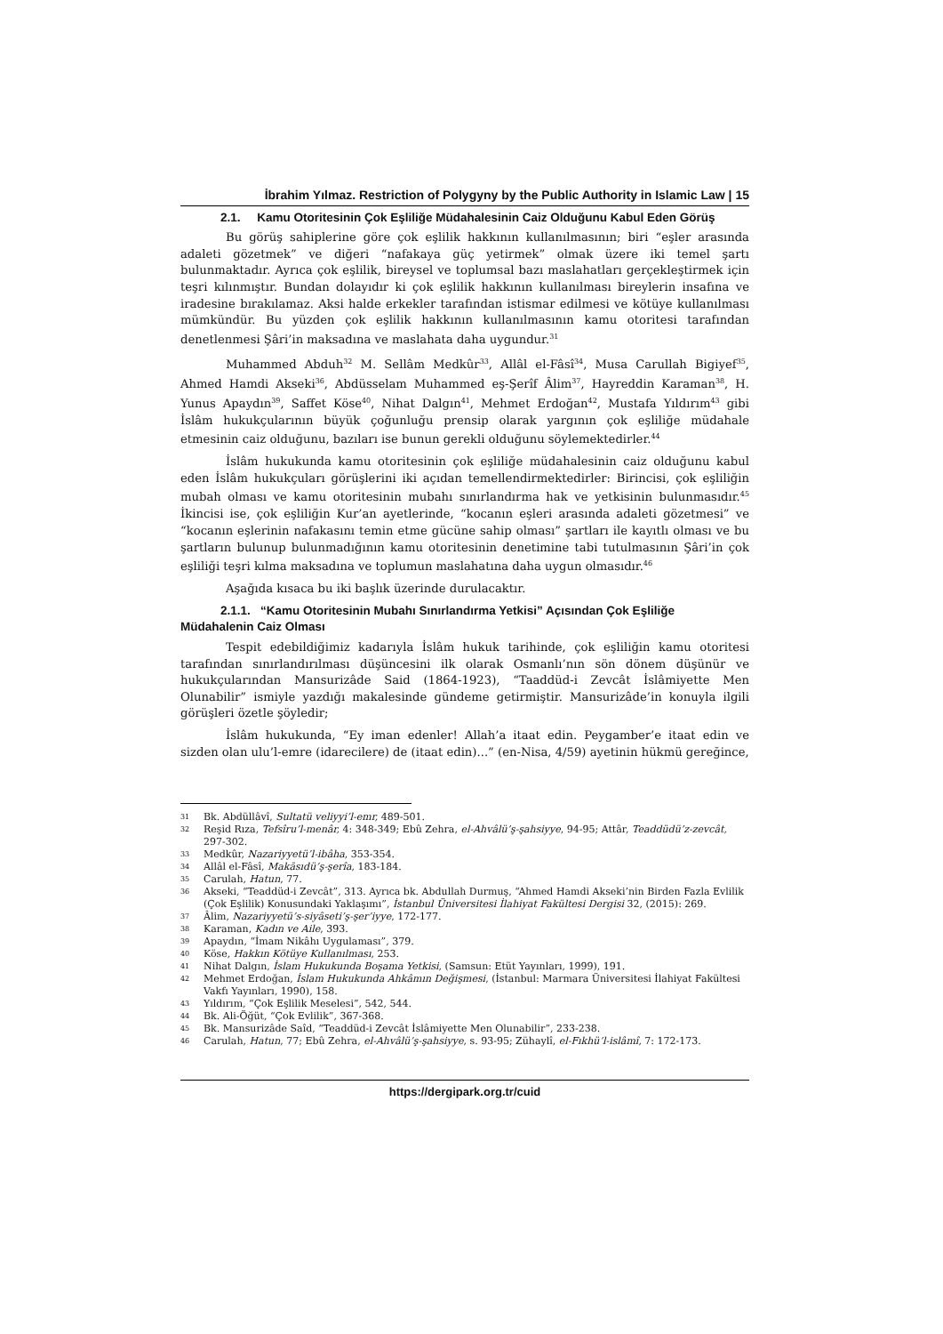İbrahim Yılmaz. Restriction of Polygyny by the Public Authority in Islamic Law | 15
2.1. Kamu Otoritesinin Çok Eşliliğe Müdahalesinin Caiz Olduğunu Kabul Eden Görüş
Bu görüş sahiplerine göre çok eşlilik hakkının kullanılmasının; biri “eşler arasında adaleti gözetmek” ve diğeri “nafakaya güç yetirmek” olmak üzere iki temel şartı bulunmaktadır. Ayrıca çok eşlilik, bireysel ve toplumsal bazı maslahatları gerçekleştirmek için teşri kılınmıştır. Bundan dolayıdır ki çok eşlilik hakkının kullanılması bireylerin insafına ve iradesine bırakılamaz. Aksi halde erkekler tarafından istismar edilmesi ve kötüye kullanılması mümkündür. Bu yüzden çok eşlilik hakkının kullanılmasının kamu otoritesi tarafından denetlenmesi Şâri’in maksadına ve maslahata daha uygundur.<sup>31</sup>
Muhammed Abduh<sup>32</sup> M. Sellâm Medkûr<sup>33</sup>, Allâl el-Fâsî<sup>34</sup>, Musa Carullah Bigiyef<sup>35</sup>, Ahmed Hamdi Akseki<sup>36</sup>, Abdüsselam Muhammed eş-Şerîf Âlim<sup>37</sup>, Hayreddin Karaman<sup>38</sup>, H. Yunus Apaydın<sup>39</sup>, Saffet Köse<sup>40</sup>, Nihat Dalgın<sup>41</sup>, Mehmet Erdoğan<sup>42</sup>, Mustafa Yıldırım<sup>43</sup> gibi İslâm hukukçularının büyük çoğunluğu prensip olarak yargının çok eşliliğe müdahale etmesinin caiz olduğunu, bazıları ise bunun gerekli olduğunu söylemektedirler.<sup>44</sup>
İslâm hukukunda kamu otoritesinin çok eşliliğe müdahalesinin caiz olduğunu kabul eden İslâm hukukçuları görüşlerini iki açıdan temellendirmektedirler: Birincisi, çok eşliliğin mubah olması ve kamu otoritesinin mubahı sınırlandırma hak ve yetkisinin bulunmasıdır.<sup>45</sup> İkincisi ise, çok eşliliğin Kur’an ayetlerinde, “kocanın eşleri arasında adaleti gözetmesi” ve “kocanın eşlerinin nafakasını temin etme gücüne sahip olması” şartları ile kayıtlı olması ve bu şartların bulunup bulunmadığının kamu otoritesinin denetimine tabi tutulmasının Şâri’in çok eşliliği teşri kılma maksadına ve toplumun maslahatına daha uygun olmasıdır.<sup>46</sup>
Aşağıda kısaca bu iki başlık üzerinde durulacaktır.
2.1.1. “Kamu Otoritesinin Mubahı Sınırlandırma Yetkisi” Açısından Çok Eşliliğe Müdahalenin Caiz Olması
Tespit edebildiğimiz kadarıyla İslâm hukuk tarihinde, çok eşliliğin kamu otoritesi tarafından sınırlandırılması düşüncesini ilk olarak Osmanlı’nın sön dönem düşünür ve hukukçularından Mansurizâde Said (1864-1923), “Taaddüd-i Zevcât İslâmiyette Men Olunabilir” ismiyle yazdığı makalesinde gündeme getirmiştir. Mansurizâde’in konuyla ilgili görüşleri özetle şöyledir;
İslâm hukukunda, “Ey iman edenler! Allah’a itaat edin. Peygamber’e itaat edin ve sizden olan ulu’l-emre (idarecilere) de (itaat edin)...” (en-Nisa, 4/59) ayetinin hükmü gereğince,
31 Bk. Abdüllâvî, Sultatü veliyyi’l-emr, 489-501.
32 Reşid Rıza, Tefsîru’l-menâr, 4: 348-349; Ebû Zehra, el-Ahvâlü’ş-şahsiyye, 94-95; Attâr, Teaddüdü’z-zevcât, 297-302.
33 Medkûr, Nazariyyetü’l-ibâha, 353-354.
34 Allâl el-Fâsî, Makāsıdü’ş-şerîa, 183-184.
35 Carulah, Hatun, 77.
36 Akseki, “Teaddüd-i Zevcât”, 313. Ayrıca bk. Abdullah Durmuş, “Ahmed Hamdi Akseki’nin Birden Fazla Evlilik (Çok Eşlilik) Konusundaki Yaklaşımı”, İstanbul Üniversitesi İlahiyat Fakültesi Dergisi 32, (2015): 269.
37 Âlim, Nazariyyetü’s-siyâseti’ş-şer’iyye, 172-177.
38 Karaman, Kadın ve Aile, 393.
39 Apaydın, “İmam Nikâhı Uygulaması”, 379.
40 Köse, Hakkın Kötüye Kullanılması, 253.
41 Nihat Dalgın, İslam Hukukunda Boşama Yetkisi, (Samsun: Etüt Yayınları, 1999), 191.
42 Mehmet Erdoğan, İslam Hukukunda Ahkâmın Değişmesi, (İstanbul: Marmara Üniversitesi İlahiyat Fakültesi Vakfı Yayınları, 1990), 158.
43 Yıldırım, “Çok Eşlilik Meselesi”, 542, 544.
44 Bk. Ali-Öğüt, “Çok Evlilik”, 367-368.
45 Bk. Mansurizâde Saîd, “Teaddüd-i Zevcât İslâmiyette Men Olunabilir”, 233-238.
46 Carulah, Hatun, 77; Ebû Zehra, el-Ahvâlü’ş-şahsiyye, s. 93-95; Zühaylî, el-Fıkhü’l-islâmî, 7: 172-173.
https://dergipark.org.tr/cuid